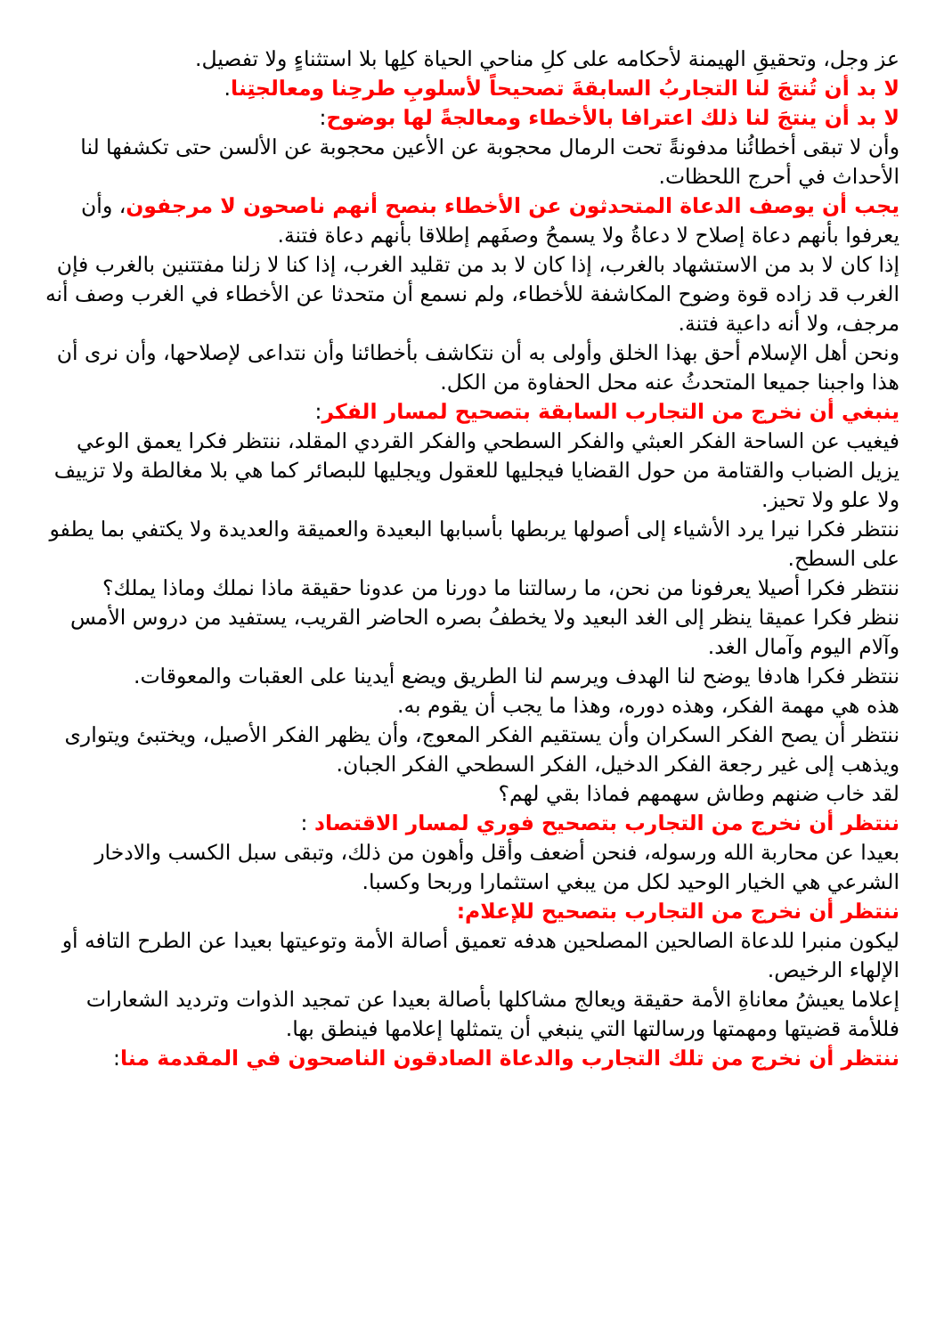عز وجل، وتحقيقِ الهيمنة لأحكامه على كلِ مناحي الحياة كلِها بلا استثناءٍ ولا تفصيل.
لا بد أن تُنتجَ لنا التجاربُ السابقةَ تصحيحاً لأسلوبِ طرحِنا ومعالجتِنا.
لا بد أن ينتجَ لنا ذلك اعترافا بالأخطاء ومعالجةً لها بوضوح:
وأن لا تبقى أخطائُنا مدفونةً تحت الرمال محجوبة عن الأعين محجوبة عن الألسن حتى تكشفها لنا الأحداث في أحرج اللحظات.
يجب أن يوصف الدعاة المتحدثون عن الأخطاء بنصح أنهم ناصحون لا مرجفون، وأن يعرفوا بأنهم دعاة إصلاح لا دعاةُ ولا يسمحُ وصفَهم إطلاقا بأنهم دعاة فتنة.
إذا كان لا بد من الاستشهاد بالغرب، إذا كان لا بد من تقليد الغرب، إذا كنا لا زلنا مفتتنين بالغرب فإن الغرب قد زاده قوة وضوح المكاشفة للأخطاء، ولم نسمع أن متحدثا عن الأخطاء في الغرب وصف أنه مرجف، ولا أنه داعية فتنة.
ونحن أهل الإسلام أحق بهذا الخلق وأولى به أن نتكاشف بأخطائنا وأن نتداعى لإصلاحها، وأن نرى أن هذا واجبنا جميعا المتحدثُ عنه محل الحفاوة من الكل.
ينبغي أن نخرج من التجارب السابقة بتصحيح لمسار الفكر:
فيغيب عن الساحة الفكر العبثي والفكر السطحي والفكر القردي المقلد، ننتظر فكرا يعمق الوعي يزيل الضباب والقتامة من حول القضايا فيجليها للعقول ويجليها للبصائر كما هي بلا مغالطة ولا تزييف ولا علو ولا تحيز.
ننتظر فكرا نيرا يرد الأشياء إلى أصولها يربطها بأسبابها البعيدة والعميقة والعديدة ولا يكتفي بما يطفو على السطح.
ننتظر فكرا أصيلا يعرفونا من نحن، ما رسالتنا ما دورنا من عدونا حقيقة ماذا نملك وماذا يملك؟
ننظر فكرا عميقا ينظر إلى الغد البعيد ولا يخطفُ بصره الحاضر القريب، يستفيد من دروس الأمس وآلام اليوم وآمال الغد.
ننتظر فكرا هادفا يوضح لنا الهدف ويرسم لنا الطريق ويضع أيدينا على العقبات والمعوقات.
هذه هي مهمة الفكر، وهذه دوره، وهذا ما يجب أن يقوم به.
ننتظر أن يصح الفكر السكران وأن يستقيم الفكر المعوج، وأن يظهر الفكر الأصيل، ويختبئ ويتوارى ويذهب إلى غير رجعة الفكر الدخيل، الفكر السطحي الفكر الجبان.
لقد خاب ضنهم وطاش سهمهم فماذا بقي لهم؟
ننتظر أن نخرج من التجارب بتصحيح فوري لمسار الاقتصاد :
بعيدا عن محاربة الله ورسوله، فنحن أضعف وأقل وأهون من ذلك، وتبقى سبل الكسب والادخار الشرعي هي الخيار الوحيد لكل من يبغي استثمارا وربحا وكسبا.
ننتظر أن نخرج من التجارب بتصحيح للإعلام:
ليكون منبرا للدعاة الصالحين المصلحين هدفه تعميق أصالة الأمة وتوعيتها بعيدا عن الطرح التافه أو الإلهاء الرخيص.
إعلاما يعيشُ معاناةِ الأمة حقيقة ويعالج مشاكلها بأصالة بعيدا عن تمجيد الذوات وترديد الشعارات فللأمة قضيتها ومهمتها ورسالتها التي ينبغي أن يتمثلها إعلامها فينطق بها.
ننتظر أن نخرج من تلك التجارب والدعاة الصادقون الناصحون في المقدمة منا: